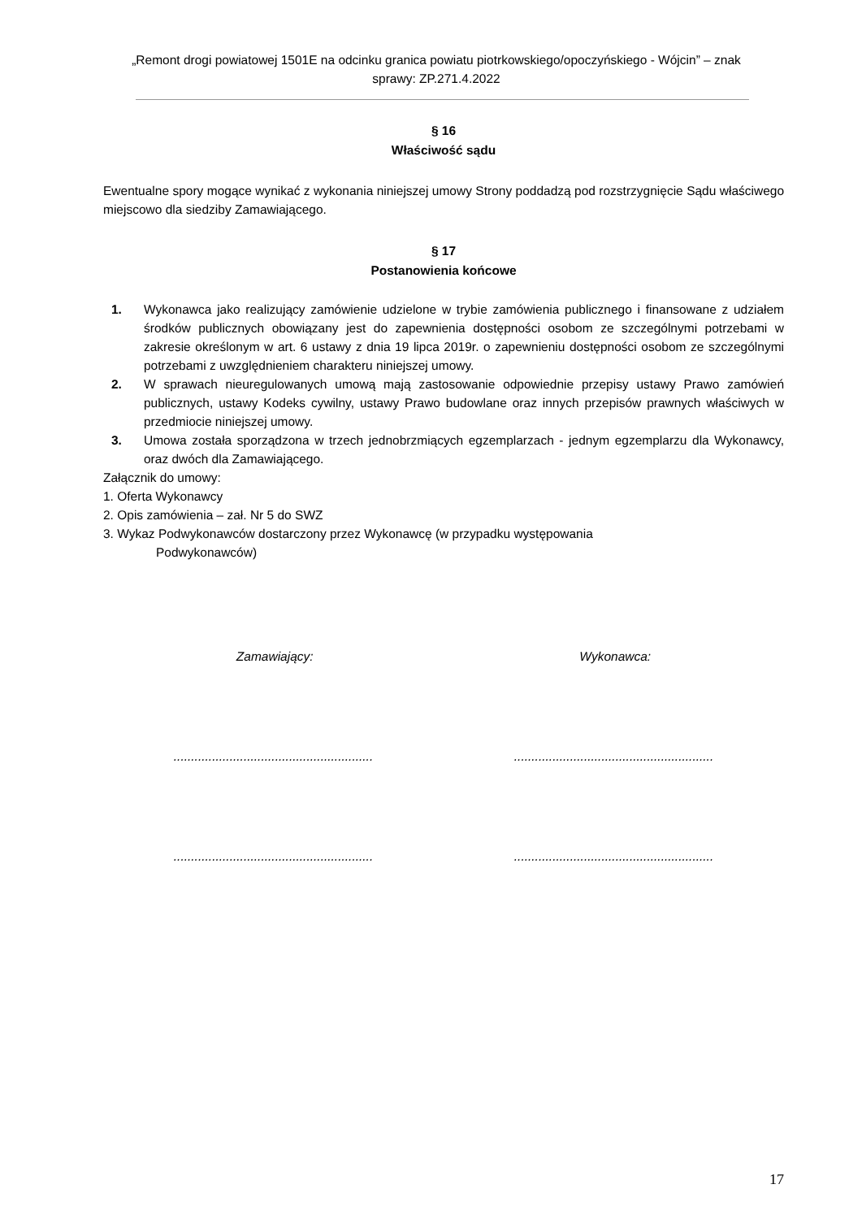„Remont drogi powiatowej 1501E na odcinku granica powiatu piotrkowskiego/opoczyńskiego - Wójcin” – znak sprawy: ZP.271.4.2022
§ 16
Właściwość sądu
Ewentualne spory mogące wynikać z wykonania niniejszej umowy Strony poddadzą pod rozstrzygnięcie Sądu właściwego miejscowo dla siedziby Zamawiającego.
§ 17
Postanowienia końcowe
1. Wykonawca jako realizujący zamówienie udzielone w trybie zamówienia publicznego i finansowane z udziałem środków publicznych obowiązany jest do zapewnienia dostępności osobom ze szczególnymi potrzebami w zakresie określonym w art. 6 ustawy z dnia 19 lipca 2019r. o zapewnieniu dostępności osobom ze szczególnymi potrzebami z uwzględnieniem charakteru niniejszej umowy.
2. W sprawach nieuregulowanych umową mają zastosowanie odpowiednie przepisy ustawy Prawo zamówień publicznych, ustawy Kodeks cywilny, ustawy Prawo budowlane oraz innych przepisów prawnych właściwych w przedmiocie niniejszej umowy.
3. Umowa została sporządzona w trzech jednobrzmiących egzemplarzach - jednym egzemplarzu dla Wykonawcy, oraz dwóch dla Zamawiającego.
Załącznik do umowy:
1. Oferta Wykonawcy
2. Opis zamówienia – zał. Nr 5 do SWZ
3. Wykaz Podwykonawców dostarczony przez Wykonawcę (w przypadku występowania
Podwykonawców)
Zamawiający: Wykonawca:
..................................................................................................................
..................................................................................................................
17